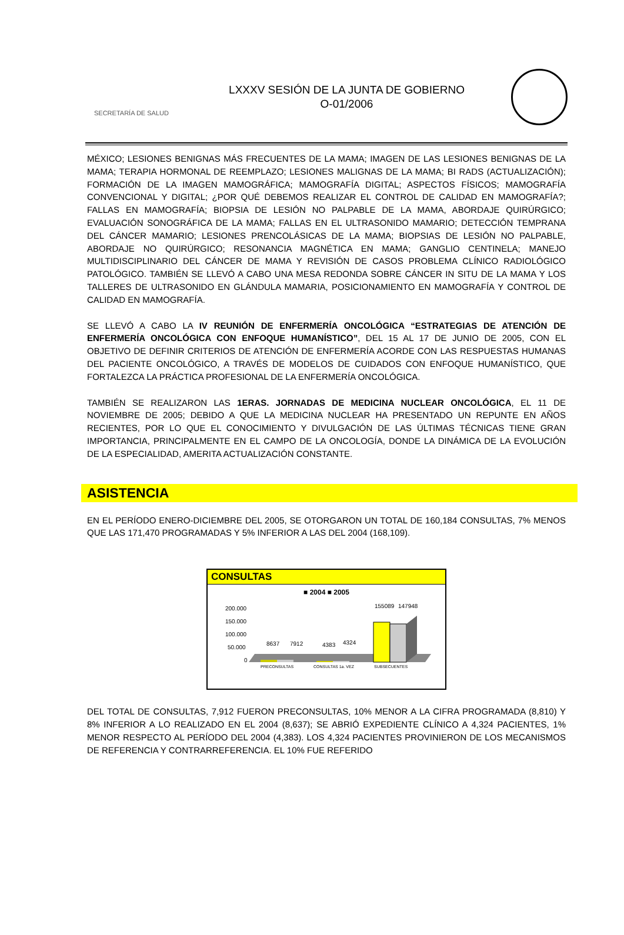SECRETARÍA DE SALUD
LXXXV SESIÓN DE LA JUNTA DE GOBIERNO
O-01/2006
MÉXICO; LESIONES BENIGNAS MÁS FRECUENTES DE LA MAMA; IMAGEN DE LAS LESIONES BENIGNAS DE LA MAMA; TERAPIA HORMONAL DE REEMPLAZO; LESIONES MALIGNAS DE LA MAMA; BI RADS (ACTUALIZACIÓN); FORMACIÓN DE LA IMAGEN MAMOGRÁFICA; MAMOGRAFÍA DIGITAL; ASPECTOS FÍSICOS; MAMOGRAFÍA CONVENCIONAL Y DIGITAL; ¿POR QUÉ DEBEMOS REALIZAR EL CONTROL DE CALIDAD EN MAMOGRAFÍA?; FALLAS EN MAMOGRAFÍA; BIOPSIA DE LESIÓN NO PALPABLE DE LA MAMA, ABORDAJE QUIRÚRGICO; EVALUACIÓN SONOGRÁFICA DE LA MAMA; FALLAS EN EL ULTRASONIDO MAMARIO; DETECCIÓN TEMPRANA DEL CÁNCER MAMARIO; LESIONES PRENCOLÁSICAS DE LA MAMA; BIOPSIAS DE LESIÓN NO PALPABLE, ABORDAJE NO QUIRÚRGICO; RESONANCIA MAGNÉTICA EN MAMA; GANGLIO CENTINELA; MANEJO MULTIDISCIPLINARIO DEL CÁNCER DE MAMA Y REVISIÓN DE CASOS PROBLEMA CLÍNICO RADIOLÓGICO PATOLÓGICO. TAMBIÉN SE LLEVÓ A CABO UNA MESA REDONDA SOBRE CÁNCER IN SITU DE LA MAMA Y LOS TALLERES DE ULTRASONIDO EN GLÁNDULA MAMARIA, POSICIONAMIENTO EN MAMOGRAFÍA Y CONTROL DE CALIDAD EN MAMOGRAFÍA.
SE LLEVÓ A CABO LA IV REUNIÓN DE ENFERMERÍA ONCOLÓGICA “ESTRATEGIAS DE ATENCIÓN DE ENFERMERÍA ONCOLÓGICA CON ENFOQUE HUMANÍSTICO”, DEL 15 AL 17 DE JUNIO DE 2005, CON EL OBJETIVO DE DEFINIR CRITERIOS DE ATENCIÓN DE ENFERMERÍA ACORDE CON LAS RESPUESTAS HUMANAS DEL PACIENTE ONCOLÓGICO, A TRAVÉS DE MODELOS DE CUIDADOS CON ENFOQUE HUMANÍSTICO, QUE FORTALEZCA LA PRÁCTICA PROFESIONAL DE LA ENFERMERÍA ONCOLÓGICA.
TAMBIÉN SE REALIZARON LAS 1ERAS. JORNADAS DE MEDICINA NUCLEAR ONCOLÓGICA, EL 11 DE NOVIEMBRE DE 2005; DEBIDO A QUE LA MEDICINA NUCLEAR HA PRESENTADO UN REPUNTE EN AÑOS RECIENTES, POR LO QUE EL CONOCIMIENTO Y DIVULGACIÓN DE LAS ÚLTIMAS TÉCNICAS TIENE GRAN IMPORTANCIA, PRINCIPALMENTE EN EL CAMPO DE LA ONCOLOGÍA, DONDE LA DINÁMICA DE LA EVOLUCIÓN DE LA ESPECIALIDAD, AMERITA ACTUALIZACIÓN CONSTANTE.
ASISTENCIA
EN EL PERÍODO ENERO-DICIEMBRE DEL 2005, SE OTORGARON UN TOTAL DE 160,184 CONSULTAS, 7% MENOS QUE LAS 171,470 PROGRAMADAS Y 5% INFERIOR A LAS DEL 2004 (168,109).
CONSULTAS
■ 2004 ■ 2005
200.000
150.000
100.000
50.000
0
8637
7912
4383
4324
155089
147948
PRECONSULTAS
CONSULTAS 1a. VEZ
SUBSECUENTES
DEL TOTAL DE CONSULTAS, 7,912 FUERON PRECONSULTAS, 10% MENOR A LA CIFRA PROGRAMADA (8,810) Y 8% INFERIOR A LO REALIZADO EN EL 2004 (8,637); SE ABRIÓ EXPEDIENTE CLÍNICO A 4,324 PACIENTES, 1% MENOR RESPECTO AL PERÍODO DEL 2004 (4,383). LOS 4,324 PACIENTES PROVINIERON DE LOS MECANISMOS DE REFERENCIA Y CONTRARREFERENCIA. EL 10% FUE REFERIDO